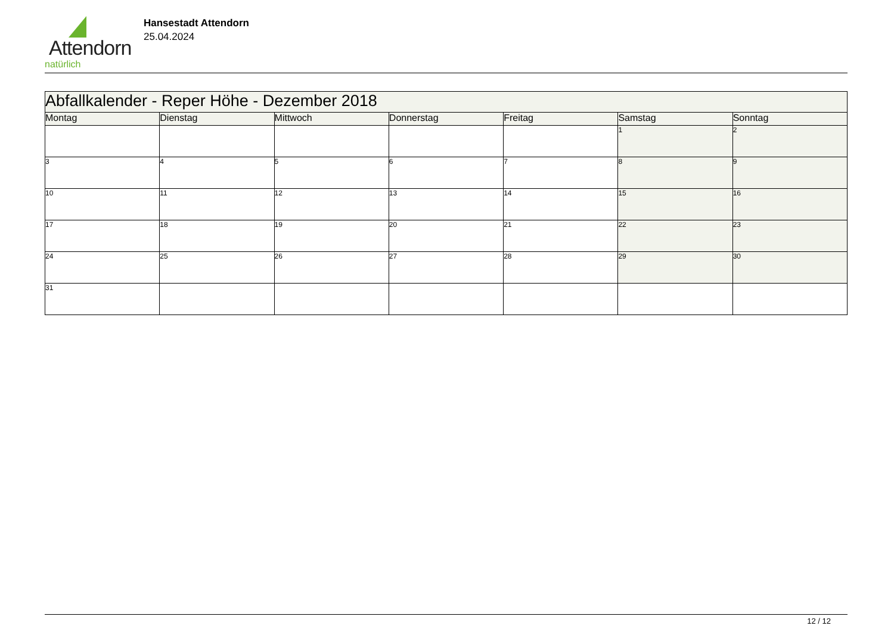Attendorn
natürlich
Hansestadt Attendorn
25.04.2024
| Abfallkalender - Reper Höhe - Dezember 2018 | | | | | | |
| Montag | Dienstag | Mittwoch | Donnerstag | Freitag | Samstag | Sonntag |
| | | | | | 1 | 2 |
| 3 | 4 | 5 | 6 | 7 | 8 | 9 |
| 10 | 11 | 12 | 13 | 14 | 15 | 16 |
| 17 | 18 | 19 | 20 | 21 | 22 | 23 |
| 24 | 25 | 26 | 27 | 28 | 29 | 30 |
| 31 | | | | | | |
12 / 12